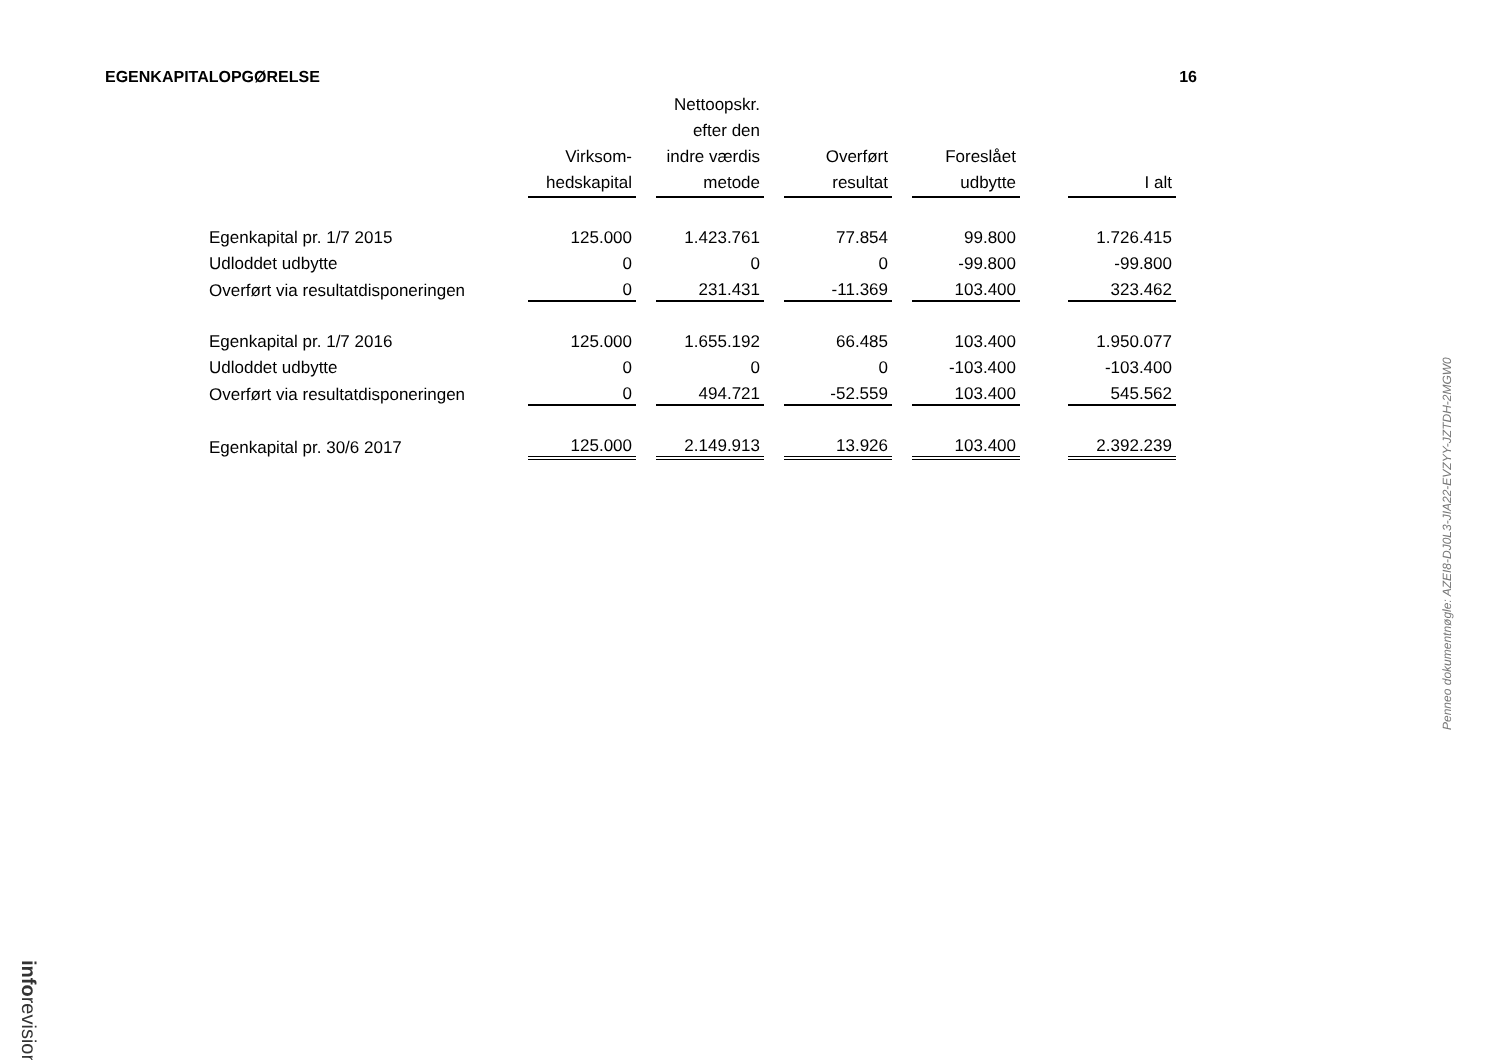EGENKAPITALOPGØRELSE 16
| | Virksom- hedskapital | | Nettoopskr. efter den indre værdis metode | | Overført resultat | | Foreslået udbytte | | I alt |
| Egenkapital pr. 1/7 2015 | 125.000 | | 1.423.761 | | 77.854 | | 99.800 | | 1.726.415 |
| Udloddet udbytte | 0 | | 0 | | 0 | | -99.800 | | -99.800 |
| Overført via resultatdisponeringen | 0 | | 231.431 | | -11.369 | | 103.400 | | 323.462 |
| Egenkapital pr. 1/7 2016 | 125.000 | | 1.655.192 | | 66.485 | | 103.400 | | 1.950.077 |
| Udloddet udbytte | 0 | | 0 | | 0 | | -103.400 | | -103.400 |
| Overført via resultatdisponeringen | 0 | | 494.721 | | -52.559 | | 103.400 | | 545.562 |
| Egenkapital pr. 30/6 2017 | 125.000 | | 2.149.913 | | 13.926 | | 103.400 | | 2.392.239 |
Penneo dokumentnøgle: AZEI8-DJ0L3-JIA22-EVZYY-JZTDH-2MGW0
inforevision